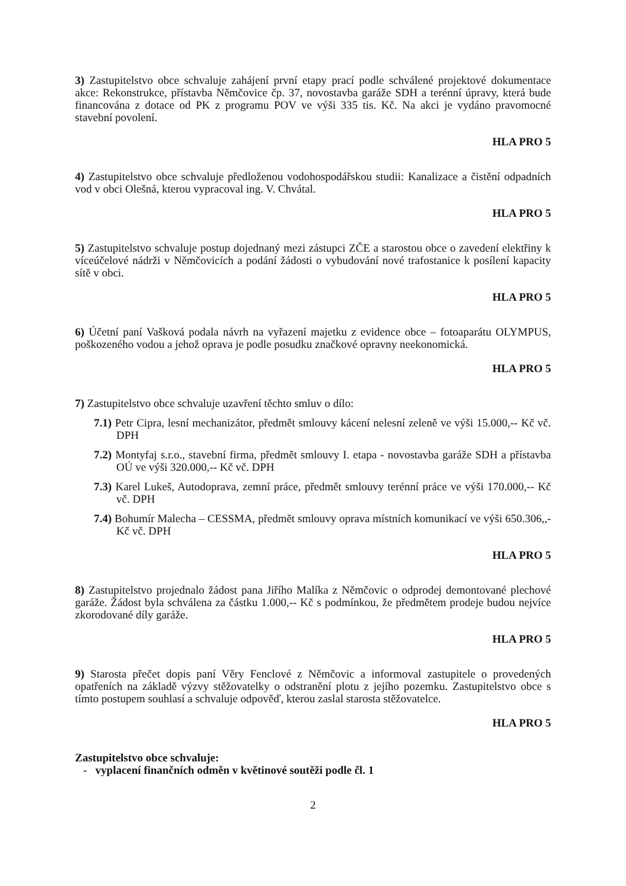3) Zastupitelstvo obce schvaluje zahájení první etapy prací podle schválené projektové dokumentace akce: Rekonstrukce, přístavba Němčovice čp. 37, novostavba garáže SDH a terénní úpravy, která bude financována z dotace od PK z programu POV ve výši 335 tis. Kč. Na akci je vydáno pravomocné stavební povolení.
HLA PRO 5
4) Zastupitelstvo obce schvaluje předloženou vodohospodářskou studii: Kanalizace a čistění odpadních vod v obci Olešná, kterou vypracoval ing. V. Chvátal.
HLA PRO 5
5) Zastupitelstvo schvaluje postup dojednaný mezi zástupci ZČE a starostou obce o zavedení elektřiny k víceúčelové nádrži v Němčovicích a podání žádosti o vybudování nové trafostanice k posílení kapacity sítě v obci.
HLA PRO 5
6) Účetní paní Vašková podala návrh na vyřazení majetku z evidence obce – fotoaparátu OLYMPUS, poškozeného vodou a jehož oprava je podle posudku značkové opravny neekonomická.
HLA PRO 5
7) Zastupitelstvo obce schvaluje uzavření těchto smluv o dílo:
7.1) Petr Cipra, lesní mechanizátor, předmět smlouvy kácení nelesní zeleně ve výši 15.000,-- Kč vč. DPH
7.2) Montyfaj s.r.o., stavební firma, předmět smlouvy I. etapa - novostavba garáže SDH a přístavba OÚ ve výši 320.000,-- Kč vč. DPH
7.3) Karel Lukeš, Autodoprava, zemní práce, předmět smlouvy terénní práce ve výši 170.000,-- Kč vč. DPH
7.4) Bohumír Malecha – CESSMA, předmět smlouvy oprava místních komunikací ve výši 650.306,,- Kč vč. DPH
HLA PRO 5
8) Zastupitelstvo projednalo žádost pana Jiřího Malíka z Němčovic o odprodej demontované plechové garáže. Žádost byla schválena za částku 1.000,-- Kč s podmínkou, že předmětem prodeje budou nejvíce zkorodované díly garáže.
HLA PRO 5
9) Starosta přečet dopis paní Věry Fenclové z Němčovic a informoval zastupitele o provedených opatřeních na základě výzvy stěžovatelky o odstranění plotu z jejího pozemku. Zastupitelstvo obce s tímto postupem souhlasí a schvaluje odpověď, kterou zaslal starosta stěžovatelce.
HLA PRO 5
Zastupitelstvo obce schvaluje:
- vyplacení finančních odměn v květinové soutěži podle čl. 1
2